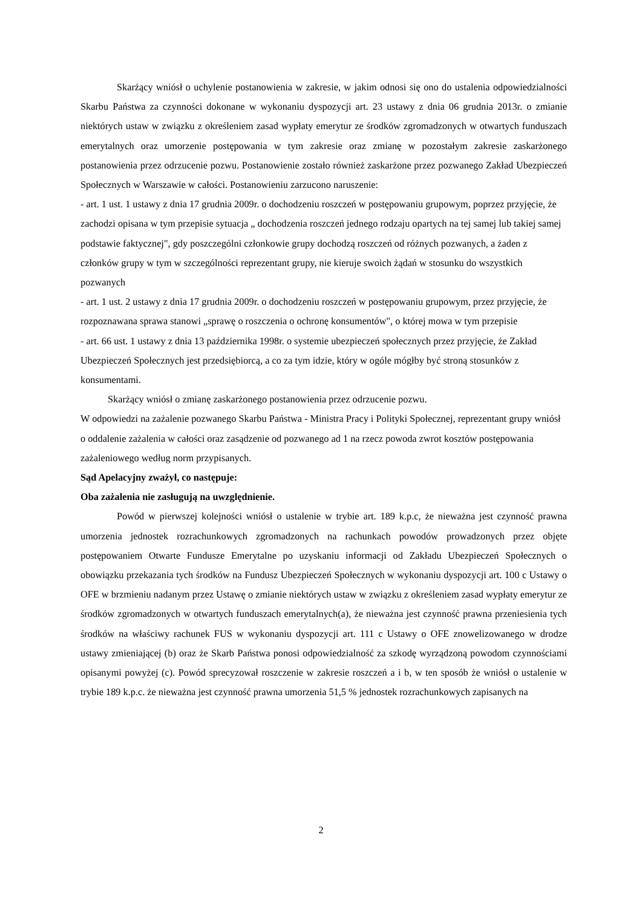Skarżący wniósł o uchylenie postanowienia w zakresie, w jakim odnosi się ono do ustalenia odpowiedzialności Skarbu Państwa za czynności dokonane w wykonaniu dyspozycji art. 23 ustawy z dnia 06 grudnia 2013r. o zmianie niektórych ustaw w związku z określeniem zasad wypłaty emerytur ze środków zgromadzonych w otwartych funduszach emerytalnych oraz umorzenie postępowania w tym zakresie oraz zmianę w pozostałym zakresie zaskarżonego postanowienia przez odrzucenie pozwu. Postanowienie zostało również zaskarżone przez pozwanego Zakład Ubezpieczeń Społecznych w Warszawie w całości. Postanowieniu zarzucono naruszenie:
- art. 1 ust. 1 ustawy z dnia 17 grudnia 2009r. o dochodzeniu roszczeń w postępowaniu grupowym, poprzez przyjęcie, że zachodzi opisana w tym przepisie sytuacja „ dochodzenia roszczeń jednego rodzaju opartych na tej samej lub takiej samej podstawie faktycznej", gdy poszczególni członkowie grupy dochodzą roszczeń od różnych pozwanych, a żaden z członków grupy w tym w szczególności reprezentant grupy, nie kieruje swoich żądań w stosunku do wszystkich pozwanych
- art. 1 ust. 2 ustawy z dnia 17 grudnia 2009r. o dochodzeniu roszczeń w postępowaniu grupowym, przez przyjęcie, że rozpoznawana sprawa stanowi „sprawę o roszczenia o ochronę konsumentów", o której mowa w tym przepisie
- art. 66 ust. 1 ustawy z dnia 13 października 1998r. o systemie ubezpieczeń społecznych przez przyjęcie, że Zakład Ubezpieczeń Społecznych jest przedsiębiorcą, a co za tym idzie, który w ogóle mógłby być stroną stosunków z konsumentami.
Skarżący wniósł o zmianę zaskarżonego postanowienia przez odrzucenie pozwu.
W odpowiedzi na zażalenie pozwanego Skarbu Państwa - Ministra Pracy i Polityki Społecznej, reprezentant grupy wniósł o oddalenie zażalenia w całości oraz zasądzenie od pozwanego ad 1 na rzecz powoda zwrot kosztów postępowania zażaleniowego według norm przypisanych.
Sąd Apelacyjny zważył, co następuje:
Oba zażalenia nie zasługują na uwzględnienie.
Powód w pierwszej kolejności wniósł o ustalenie w trybie art. 189 k.p.c, że nieważna jest czynność prawna umorzenia jednostek rozrachunkowych zgromadzonych na rachunkach powodów prowadzonych przez objęte postępowaniem Otwarte Fundusze Emerytalne po uzyskaniu informacji od Zakładu Ubezpieczeń Społecznych o obowiązku przekazania tych środków na Fundusz Ubezpieczeń Społecznych w wykonaniu dyspozycji art. 100 c Ustawy o OFE w brzmieniu nadanym przez Ustawę o zmianie niektórych ustaw w związku z określeniem zasad wypłaty emerytur ze środków zgromadzonych w otwartych funduszach emerytalnych(a), że nieważna jest czynność prawna przeniesienia tych środków na właściwy rachunek FUS w wykonaniu dyspozycji art. 111 c Ustawy o OFE znowelizowanego w drodze ustawy zmieniającej (b) oraz że Skarb Państwa ponosi odpowiedzialność za szkodę wyrządzoną powodom czynnościami opisanymi powyżej (c). Powód sprecyzował roszczenie w zakresie roszczeń a i b, w ten sposób że wniósł o ustalenie w trybie 189 k.p.c. że nieważna jest czynność prawna umorzenia 51,5 % jednostek rozrachunkowych zapisanych na
2